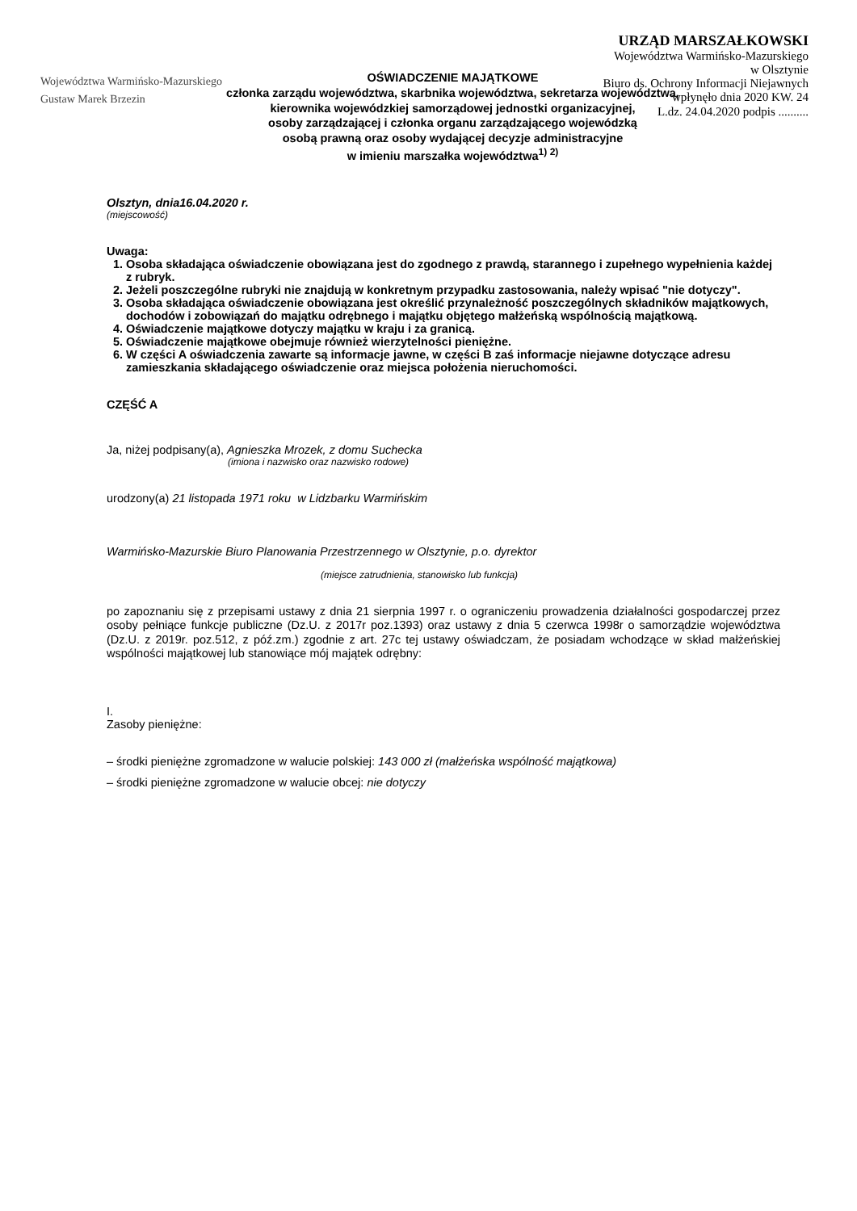Województwa Warmińsko-Mazurskiego
Gustaw Marek Brzezin
URZĄD MARSZAŁKOWSKI
Województwa Warmińsko-Mazurskiego
w Olsztynie
Biuro ds. Ochrony Informacji Niejawnych
wpłynęło dnia 2020 KW. 24
L.dz. 24.04.2020 podpis ..........
OŚWIADCZENIE MAJĄTKOWE
członka zarządu województwa, skarbnika województwa, sekretarza województwa,
kierownika wojewódzkiej samorządowej jednostki organizacyjnej,
osoby zarządzającej i członka organu zarządzającego wojewódzką
osobą prawną oraz osoby wydającej decyzje administracyjne
w imieniu marszałka województwa<sup>1) 2)</sup>
Olsztyn, dnia16.04.2020 r.
(miejscowość)
Uwaga:
1. Osoba składająca oświadczenie obowiązana jest do zgodnego z prawdą, starannego i zupełnego wypełnienia każdej z rubryk.
2. Jeżeli poszczególne rubryki nie znajdują w konkretnym przypadku zastosowania, należy wpisać "nie dotyczy".
3. Osoba składająca oświadczenie obowiązana jest określić przynależność poszczególnych składników majątkowych, dochodów i zobowiązań do majątku odrębnego i majątku objętego małżeńską wspólnością majątkową.
4. Oświadczenie majątkowe dotyczy majątku w kraju i za granicą.
5. Oświadczenie majątkowe obejmuje również wierzytelności pieniężne.
6. W części A oświadczenia zawarte są informacje jawne, w części B zaś informacje niejawne dotyczące adresu zamieszkania składającego oświadczenie oraz miejsca położenia nieruchomości.
CZĘŚĆ A
Ja, niżej podpisany(a), Agnieszka Mrozek, z domu Suchecka
(imiona i nazwisko oraz nazwisko rodowe)
urodzony(a) 21 listopada 1971 roku w Lidzbarku Warmińskim
Warmińsko-Mazurskie Biuro Planowania Przestrzennego w Olsztynie, p.o. dyrektor
(miejsce zatrudnienia, stanowisko lub funkcja)
po zapoznaniu się z przepisami ustawy z dnia 21 sierpnia 1997 r. o ograniczeniu prowadzenia działalności gospodarczej przez osoby pełniące funkcje publiczne (Dz.U. z 2017r poz.1393) oraz ustawy z dnia 5 czerwca 1998r o samorządzie województwa (Dz.U. z 2019r. poz.512, z póź.zm.) zgodnie z art. 27c tej ustawy oświadczam, że posiadam wchodzące w skład małżeńskiej wspólności majątkowej lub stanowiące mój majątek odrębny:
I.
Zasoby pieniężne:
– środki pieniężne zgromadzone w walucie polskiej: 143 000 zł (małżeńska wspólność majątkowa)
– środki pieniężne zgromadzone w walucie obcej: nie dotyczy